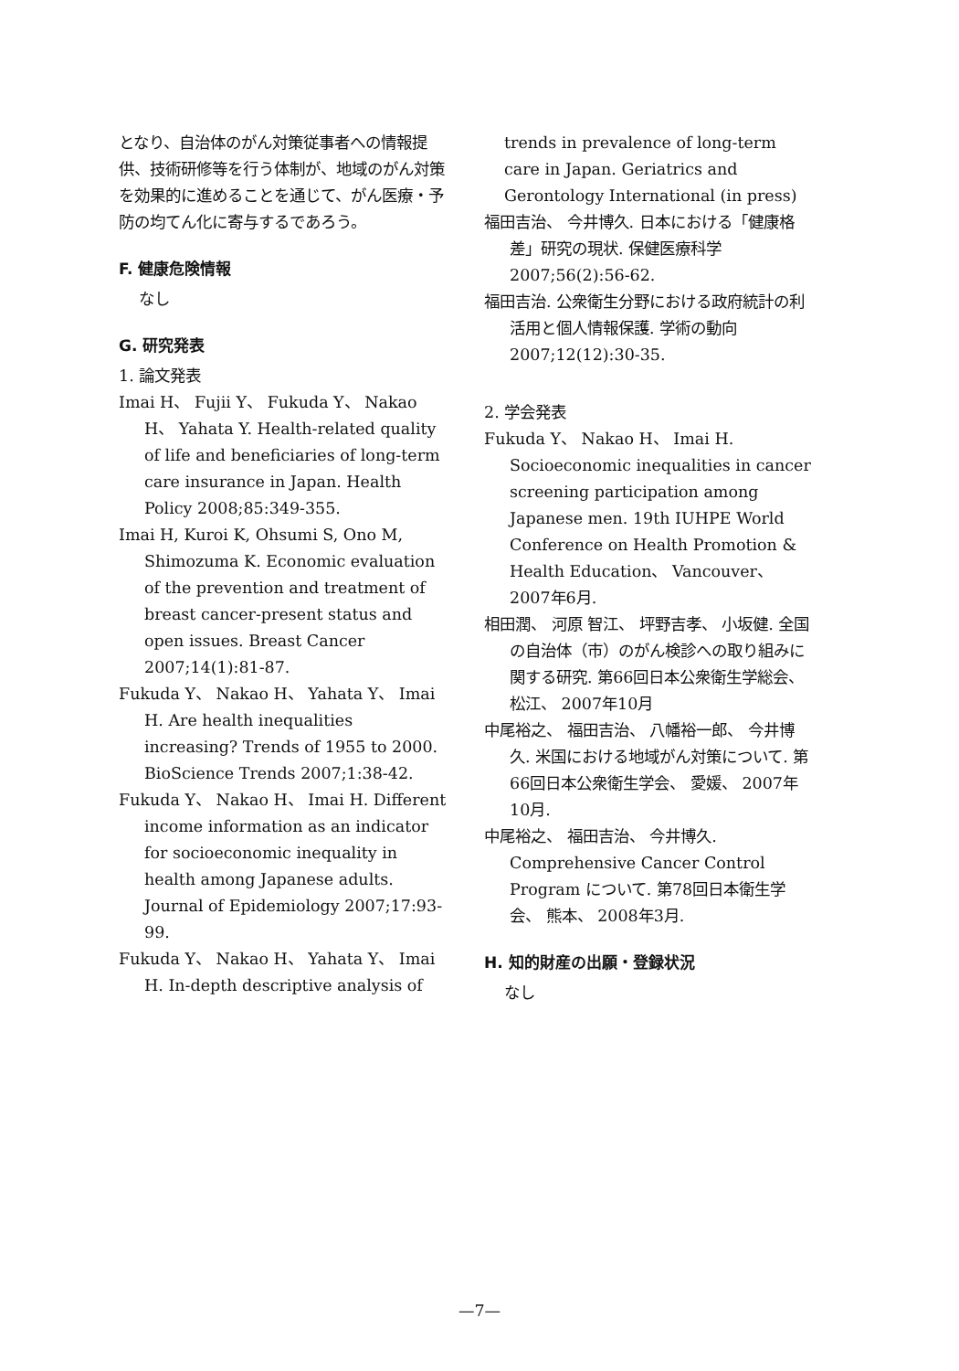となり、自治体のがん対策従事者への情報提供、技術研修等を行う体制が、地域のがん対策を効果的に進めることを通じて、がん医療・予防の均てん化に寄与するであろう。
F. 健康危険情報
なし
G. 研究発表
1. 論文発表
Imai H、 Fujii Y、 Fukuda Y、 Nakao H、 Yahata Y. Health-related quality of life and beneficiaries of long-term care insurance in Japan. Health Policy 2008;85:349-355.
Imai H, Kuroi K, Ohsumi S, Ono M, Shimozuma K. Economic evaluation of the prevention and treatment of breast cancer-present status and open issues. Breast Cancer 2007;14(1):81-87.
Fukuda Y、 Nakao H、 Yahata Y、 Imai H. Are health inequalities increasing? Trends of 1955 to 2000. BioScience Trends 2007;1:38-42.
Fukuda Y、 Nakao H、 Imai H. Different income information as an indicator for socioeconomic inequality in health among Japanese adults. Journal of Epidemiology 2007;17:93-99.
Fukuda Y、 Nakao H、 Yahata Y、 Imai H. In-depth descriptive analysis of
trends in prevalence of long-term care in Japan. Geriatrics and Gerontology International (in press)
福田吉治、 今井博久. 日本における「健康格差」研究の現状. 保健医療科学 2007;56(2):56-62.
福田吉治. 公衆衛生分野における政府統計の利活用と個人情報保護. 学術の動向 2007;12(12):30-35.
2. 学会発表
Fukuda Y、 Nakao H、 Imai H. Socioeconomic inequalities in cancer screening participation among Japanese men. 19th IUHPE World Conference on Health Promotion & Health Education、 Vancouver、 2007年6月.
相田潤、 河原 智江、 坪野吉孝、 小坂健. 全国の自治体（市）のがん検診への取り組みに関する研究. 第66回日本公衆衛生学総会、 松江、 2007年10月
中尾裕之、 福田吉治、 八幡裕一郎、 今井博久. 米国における地域がん対策について. 第66回日本公衆衛生学会、 愛媛、 2007年10月.
中尾裕之、 福田吉治、 今井博久. Comprehensive Cancer Control Program について. 第78回日本衛生学会、 熊本、 2008年3月.
H. 知的財産の出願・登録状況
なし
—7—